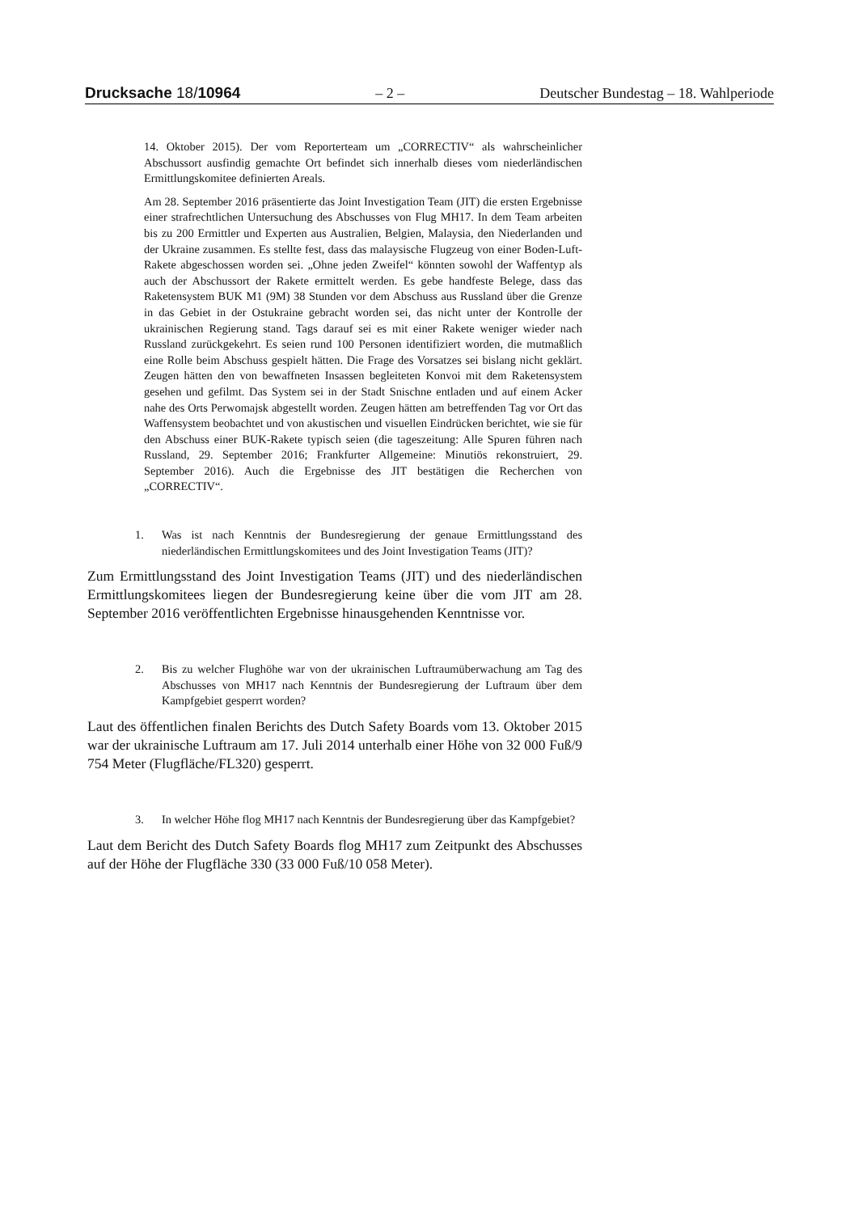Drucksache 18/10964 – 2 – Deutscher Bundestag – 18. Wahlperiode
14. Oktober 2015). Der vom Reporterteam um „CORRECTIV“ als wahrscheinlicher Abschussort ausfindig gemachte Ort befindet sich innerhalb dieses vom niederländischen Ermittlungskomitee definierten Areals.
Am 28. September 2016 präsentierte das Joint Investigation Team (JIT) die ersten Ergebnisse einer strafrechtlichen Untersuchung des Abschusses von Flug MH17. In dem Team arbeiten bis zu 200 Ermittler und Experten aus Australien, Belgien, Malaysia, den Niederlanden und der Ukraine zusammen. Es stellte fest, dass das malaysische Flugzeug von einer Boden-Luft-Rakete abgeschossen worden sei. „Ohne jeden Zweifel“ könnten sowohl der Waffentyp als auch der Abschussort der Rakete ermittelt werden. Es gebe handfeste Belege, dass das Raketensystem BUK M1 (9M) 38 Stunden vor dem Abschuss aus Russland über die Grenze in das Gebiet in der Ostukraine gebracht worden sei, das nicht unter der Kontrolle der ukrainischen Regierung stand. Tags darauf sei es mit einer Rakete weniger wieder nach Russland zurückgekehrt. Es seien rund 100 Personen identifiziert worden, die mutmaßlich eine Rolle beim Abschuss gespielt hätten. Die Frage des Vorsatzes sei bislang nicht geklärt. Zeugen hätten den von bewaffneten Insassen begleiteten Konvoi mit dem Raketensystem gesehen und gefilmt. Das System sei in der Stadt Snischne entladen und auf einem Acker nahe des Orts Perwomajsk abgestellt worden. Zeugen hätten am betreffenden Tag vor Ort das Waffensystem beobachtet und von akustischen und visuellen Eindrücken berichtet, wie sie für den Abschuss einer BUK-Rakete typisch seien (die tageszeitung: Alle Spuren führen nach Russland, 29. September 2016; Frankfurter Allgemeine: Minutiös rekonstruiert, 29. September 2016). Auch die Ergebnisse des JIT bestätigen die Recherchen von „CORRECTIV“.
1. Was ist nach Kenntnis der Bundesregierung der genaue Ermittlungsstand des niederländischen Ermittlungskomitees und des Joint Investigation Teams (JIT)?
Zum Ermittlungsstand des Joint Investigation Teams (JIT) und des niederländischen Ermittlungskomitees liegen der Bundesregierung keine über die vom JIT am 28. September 2016 veröffentlichten Ergebnisse hinausgehenden Kenntnisse vor.
2. Bis zu welcher Flughöhe war von der ukrainischen Luftraumüberwachung am Tag des Abschusses von MH17 nach Kenntnis der Bundesregierung der Luftraum über dem Kampfgebiet gesperrt worden?
Laut des öffentlichen finalen Berichts des Dutch Safety Boards vom 13. Oktober 2015 war der ukrainische Luftraum am 17. Juli 2014 unterhalb einer Höhe von 32 000 Fuß/9 754 Meter (Flugfläche/FL320) gesperrt.
3. In welcher Höhe flog MH17 nach Kenntnis der Bundesregierung über das Kampfgebiet?
Laut dem Bericht des Dutch Safety Boards flog MH17 zum Zeitpunkt des Abschusses auf der Höhe der Flugfläche 330 (33 000 Fuß/10 058 Meter).